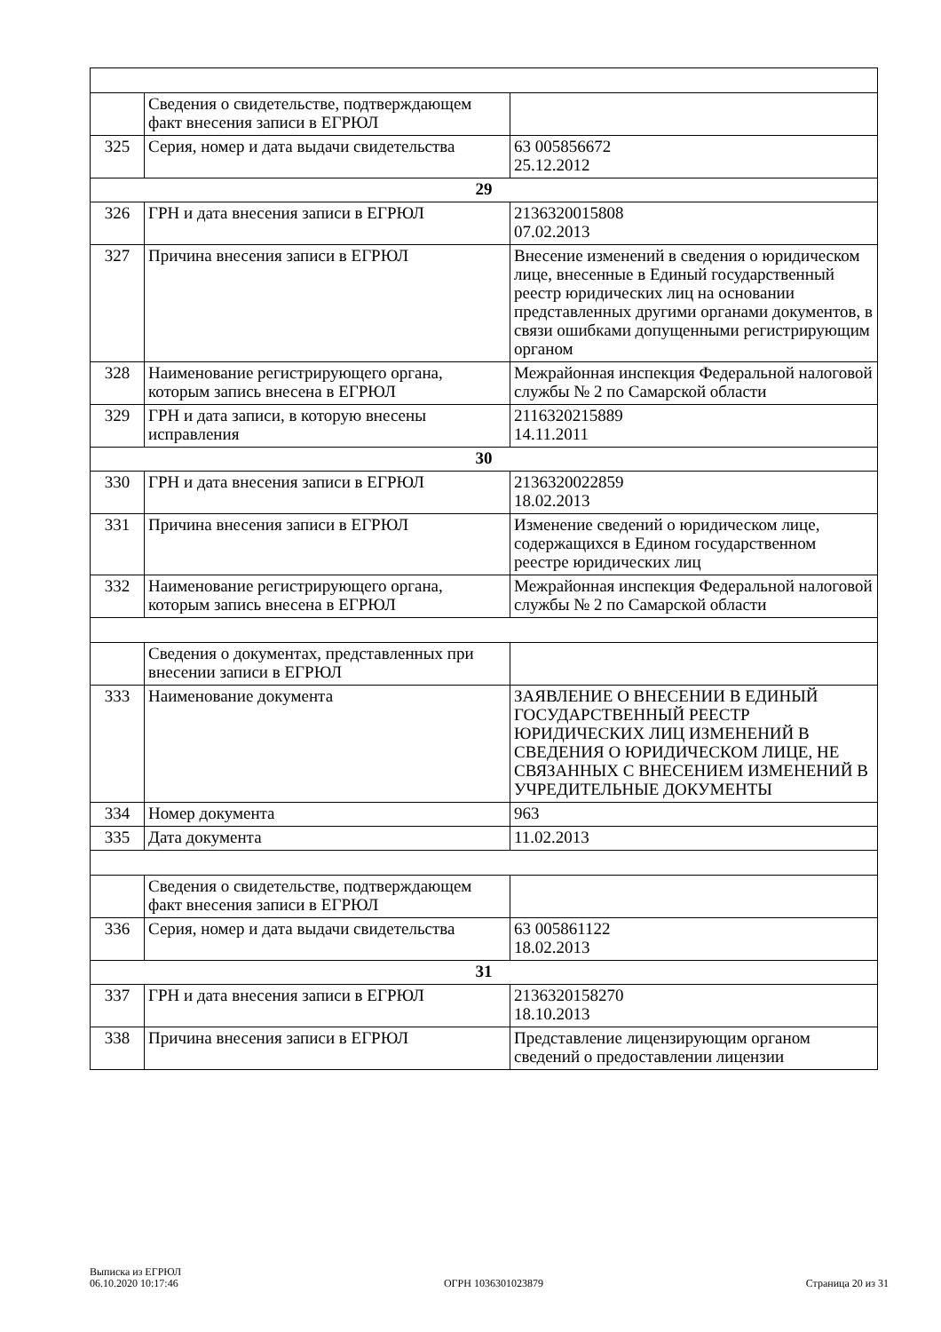| | Сведения о свидетельстве, подтверждающем факт внесения записи в ЕГРЮЛ | |
| 325 | Серия, номер и дата выдачи свидетельства | 63 005856672 25.12.2012 |
| 29 | | |
| 326 | ГРН и дата внесения записи в ЕГРЮЛ | 2136320015808 07.02.2013 |
| 327 | Причина внесения записи в ЕГРЮЛ | Внесение изменений в сведения о юридическом лице, внесенные в Единый государственный реестр юридических лиц на основании представленных другими органами документов, в связи ошибками допущенными регистрирующим органом |
| 328 | Наименование регистрирующего органа, которым запись внесена в ЕГРЮЛ | Межрайонная инспекция Федеральной налоговой службы № 2 по Самарской области |
| 329 | ГРН и дата записи, в которую внесены исправления | 2116320215889 14.11.2011 |
| 30 | | |
| 330 | ГРН и дата внесения записи в ЕГРЮЛ | 2136320022859 18.02.2013 |
| 331 | Причина внесения записи в ЕГРЮЛ | Изменение сведений о юридическом лице, содержащихся в Едином государственном реестре юридических лиц |
| 332 | Наименование регистрирующего органа, которым запись внесена в ЕГРЮЛ | Межрайонная инспекция Федеральной налоговой службы № 2 по Самарской области |
| | Сведения о документах, представленных при внесении записи в ЕГРЮЛ | |
| 333 | Наименование документа | ЗАЯВЛЕНИЕ О ВНЕСЕНИИ В ЕДИНЫЙ ГОСУДАРСТВЕННЫЙ РЕЕСТР ЮРИДИЧЕСКИХ ЛИЦ ИЗМЕНЕНИЙ В СВЕДЕНИЯ О ЮРИДИЧЕСКОМ ЛИЦЕ, НЕ СВЯЗАННЫХ С ВНЕСЕНИЕМ ИЗМЕНЕНИЙ В УЧРЕДИТЕЛЬНЫЕ ДОКУМЕНТЫ |
| 334 | Номер документа | 963 |
| 335 | Дата документа | 11.02.2013 |
| | Сведения о свидетельстве, подтверждающем факт внесения записи в ЕГРЮЛ | |
| 336 | Серия, номер и дата выдачи свидетельства | 63 005861122 18.02.2013 |
| 31 | | |
| 337 | ГРН и дата внесения записи в ЕГРЮЛ | 2136320158270 18.10.2013 |
| 338 | Причина внесения записи в ЕГРЮЛ | Представление лицензирующим органом сведений о предоставлении лицензии |
Выписка из ЕГРЮЛ
06.10.2020 10:17:46
ОГРН 1036301023879
Страница 20 из 31